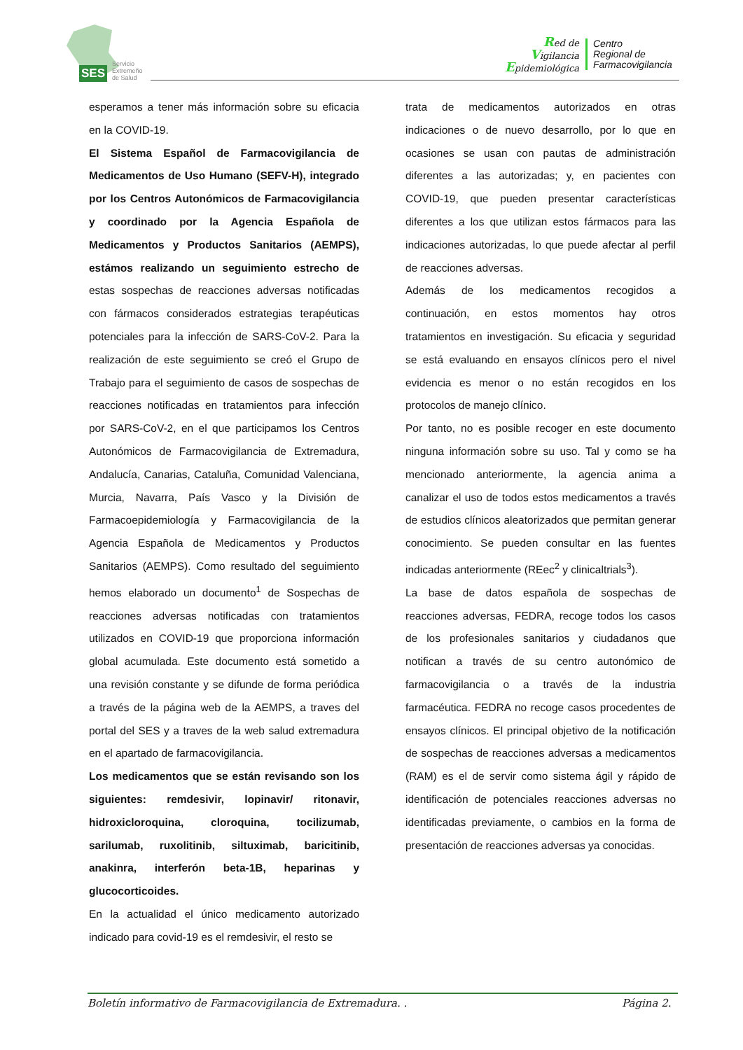SES
Servicio
Extremeño
de Salud
Red de
Vigilancia
Epidemiológica
Centro
Regional de
Farmacovigilancia
esperamos a tener más información sobre su eficacia en la COVID-19.
El Sistema Español de Farmacovigilancia de Medicamentos de Uso Humano (SEFV-H), integrado por los Centros Autonómicos de Farmacovigilancia y coordinado por la Agencia Española de Medicamentos y Productos Sanitarios (AEMPS), estámos realizando un seguimiento estrecho de estas sospechas de reacciones adversas notificadas con fármacos considerados estrategias terapéuticas potenciales para la infección de SARS-CoV-2. Para la realización de este seguimiento se creó el Grupo de Trabajo para el seguimiento de casos de sospechas de reacciones notificadas en tratamientos para infección por SARS-CoV-2, en el que participamos los Centros Autonómicos de Farmacovigilancia de Extremadura, Andalucía, Canarias, Cataluña, Comunidad Valenciana, Murcia, Navarra, País Vasco y la División de Farmacoepidemiología y Farmacovigilancia de la Agencia Española de Medicamentos y Productos Sanitarios (AEMPS). Como resultado del seguimiento hemos elaborado un documento<sup>1</sup> de Sospechas de reacciones adversas notificadas con tratamientos utilizados en COVID-19 que proporciona información global acumulada. Este documento está sometido a una revisión constante y se difunde de forma periódica a través de la página web de la AEMPS, a traves del portal del SES y a traves de la web salud extremadura en el apartado de farmacovigilancia.
Los medicamentos que se están revisando son los siguientes: remdesivir, lopinavir/ ritonavir, hidroxicloroquina, cloroquina, tocilizumab, sarilumab, ruxolitinib, siltuximab, baricitinib, anakinra, interferón beta-1B, heparinas y glucocorticoides.
En la actualidad el único medicamento autorizado indicado para covid-19 es el remdesivir, el resto se
trata de medicamentos autorizados en otras indicaciones o de nuevo desarrollo, por lo que en ocasiones se usan con pautas de administración diferentes a las autorizadas; y, en pacientes con COVID-19, que pueden presentar características diferentes a los que utilizan estos fármacos para las indicaciones autorizadas, lo que puede afectar al perfil de reacciones adversas.
Además de los medicamentos recogidos a continuación, en estos momentos hay otros tratamientos en investigación. Su eficacia y seguridad se está evaluando en ensayos clínicos pero el nivel evidencia es menor o no están recogidos en los protocolos de manejo clínico.
Por tanto, no es posible recoger en este documento ninguna información sobre su uso. Tal y como se ha mencionado anteriormente, la agencia anima a canalizar el uso de todos estos medicamentos a través de estudios clínicos aleatorizados que permitan generar conocimiento. Se pueden consultar en las fuentes indicadas anteriormente (REec<sup>2</sup> y clinicaltrials<sup>3</sup>).
La base de datos española de sospechas de reacciones adversas, FEDRA, recoge todos los casos de los profesionales sanitarios y ciudadanos que notifican a través de su centro autonómico de farmacovigilancia o a través de la industria farmacéutica. FEDRA no recoge casos procedentes de ensayos clínicos. El principal objetivo de la notificación de sospechas de reacciones adversas a medicamentos (RAM) es el de servir como sistema ágil y rápido de identificación de potenciales reacciones adversas no identificadas previamente, o cambios en la forma de presentación de reacciones adversas ya conocidas.
Boletín informativo de Farmacovigilancia de Extremadura. . Página 2.